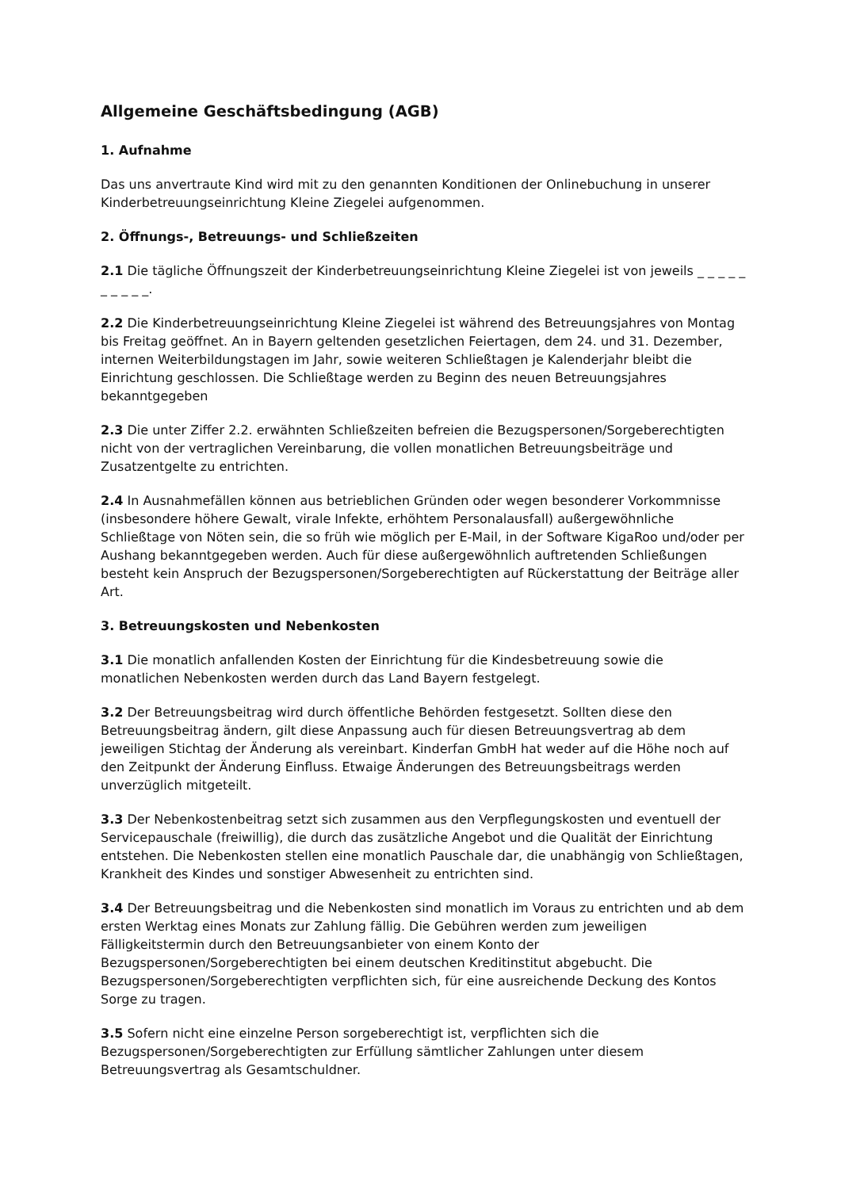Allgemeine Geschäftsbedingung (AGB)
1. Aufnahme
Das uns anvertraute Kind wird mit zu den genannten Konditionen der Onlinebuchung in unserer Kinderbetreuungseinrichtung Kleine Ziegelei aufgenommen.
2. Öffnungs-, Betreuungs- und Schließzeiten
2.1 Die tägliche Öffnungszeit der Kinderbetreuungseinrichtung Kleine Ziegelei ist von jeweils _ _ _ _ _ _ _ _ _ _.
2.2 Die Kinderbetreuungseinrichtung Kleine Ziegelei ist während des Betreuungsjahres von Montag bis Freitag geöffnet. An in Bayern geltenden gesetzlichen Feiertagen, dem 24. und 31. Dezember, internen Weiterbildungstagen im Jahr, sowie weiteren Schließtagen je Kalenderjahr bleibt die Einrichtung geschlossen. Die Schließtage werden zu Beginn des neuen Betreuungsjahres bekanntgegeben
2.3 Die unter Ziffer 2.2. erwähnten Schließzeiten befreien die Bezugspersonen/Sorgeberechtigten nicht von der vertraglichen Vereinbarung, die vollen monatlichen Betreuungsbeiträge und Zusatzentgelte zu entrichten.
2.4 In Ausnahmefällen können aus betrieblichen Gründen oder wegen besonderer Vorkommnisse (insbesondere höhere Gewalt, virale Infekte, erhöhtem Personalausfall) außergewöhnliche Schließtage von Nöten sein, die so früh wie möglich per E-Mail, in der Software KigaRoo und/oder per Aushang bekanntgegeben werden. Auch für diese außergewöhnlich auftretenden Schließungen besteht kein Anspruch der Bezugspersonen/Sorgeberechtigten auf Rückerstattung der Beiträge aller Art.
3. Betreuungskosten und Nebenkosten
3.1 Die monatlich anfallenden Kosten der Einrichtung für die Kindesbetreuung sowie die monatlichen Nebenkosten werden durch das Land Bayern festgelegt.
3.2 Der Betreuungsbeitrag wird durch öffentliche Behörden festgesetzt. Sollten diese den Betreuungsbeitrag ändern, gilt diese Anpassung auch für diesen Betreuungsvertrag ab dem jeweiligen Stichtag der Änderung als vereinbart. Kinderfan GmbH hat weder auf die Höhe noch auf den Zeitpunkt der Änderung Einfluss. Etwaige Änderungen des Betreuungsbeitrags werden unverzüglich mitgeteilt.
3.3 Der Nebenkostenbeitrag setzt sich zusammen aus den Verpflegungskosten und eventuell der Servicepauschale (freiwillig), die durch das zusätzliche Angebot und die Qualität der Einrichtung entstehen. Die Nebenkosten stellen eine monatlich Pauschale dar, die unabhängig von Schließtagen, Krankheit des Kindes und sonstiger Abwesenheit zu entrichten sind.
3.4 Der Betreuungsbeitrag und die Nebenkosten sind monatlich im Voraus zu entrichten und ab dem ersten Werktag eines Monats zur Zahlung fällig. Die Gebühren werden zum jeweiligen Fälligkeitstermin durch den Betreuungsanbieter von einem Konto der Bezugspersonen/Sorgeberechtigten bei einem deutschen Kreditinstitut abgebucht. Die Bezugspersonen/Sorgeberechtigten verpflichten sich, für eine ausreichende Deckung des Kontos Sorge zu tragen.
3.5 Sofern nicht eine einzelne Person sorgeberechtigt ist, verpflichten sich die Bezugspersonen/Sorgeberechtigten zur Erfüllung sämtlicher Zahlungen unter diesem Betreuungsvertrag als Gesamtschuldner.